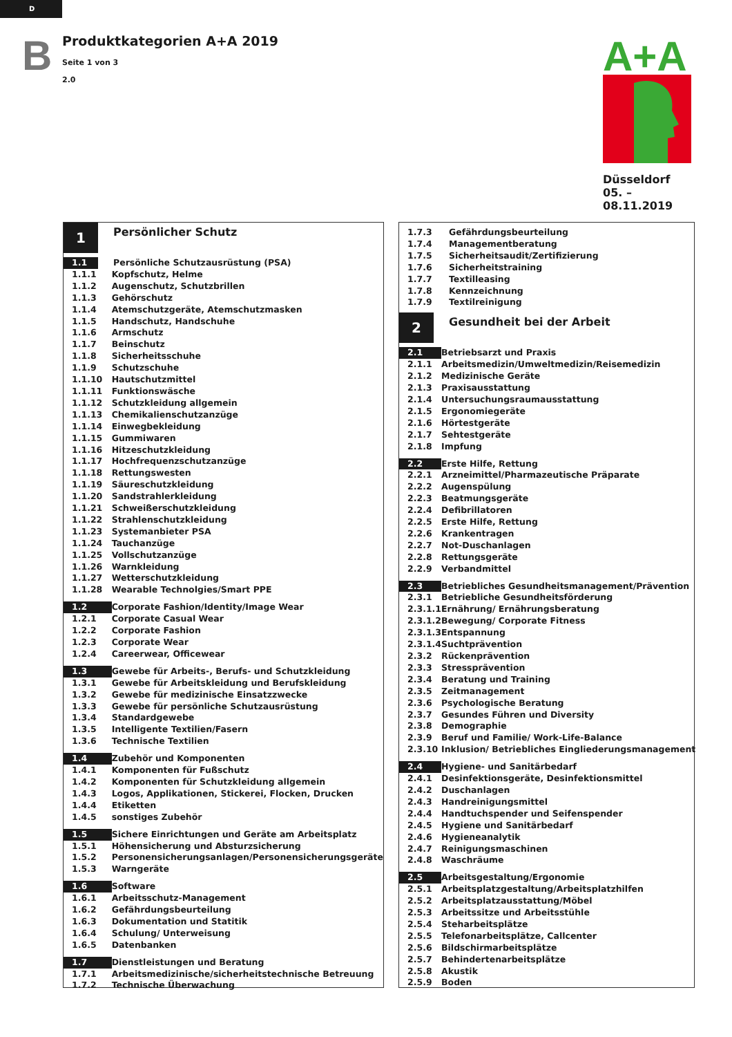D
B
Produktkategorien A+A 2019
Seite 1 von 3
2.0
A+A
Düsseldorf
05. – 08.11.2019
| 1 | Persönlicher Schutz |
| 1.1 | Persönliche Schutzausrüstung (PSA) |
| 1.1.1 | Kopfschutz, Helme |
| 1.1.2 | Augenschutz, Schutzbrillen |
| 1.1.3 | Gehörschutz |
| 1.1.4 | Atemschutzgeräte, Atemschutzmasken |
| 1.1.5 | Handschutz, Handschuhe |
| 1.1.6 | Armschutz |
| 1.1.7 | Beinschutz |
| 1.1.8 | Sicherheitsschuhe |
| 1.1.9 | Schutzschuhe |
| 1.1.10 | Hautschutzmittel |
| 1.1.11 | Funktionswäsche |
| 1.1.12 | Schutzkleidung allgemein |
| 1.1.13 | Chemikalienschutzanzüge |
| 1.1.14 | Einwegbekleidung |
| 1.1.15 | Gummiwaren |
| 1.1.16 | Hitzeschutzkleidung |
| 1.1.17 | Hochfrequenzschutzanzüge |
| 1.1.18 | Rettungswesten |
| 1.1.19 | Säureschutzkleidung |
| 1.1.20 | Sandstrahlerkleidung |
| 1.1.21 | Schweißerschutzkleidung |
| 1.1.22 | Strahlenschutzkleidung |
| 1.1.23 | Systemanbieter PSA |
| 1.1.24 | Tauchanzüge |
| 1.1.25 | Vollschutzanzüge |
| 1.1.26 | Warnkleidung |
| 1.1.27 | Wetterschutzkleidung |
| 1.1.28 | Wearable Technolgies/Smart PPE |
| 1.2 | Corporate Fashion/Identity/Image Wear |
| 1.2.1 | Corporate Casual Wear |
| 1.2.2 | Corporate Fashion |
| 1.2.3 | Corporate Wear |
| 1.2.4 | Careerwear, Officewear |
| 1.3 | Gewebe für Arbeits-, Berufs- und Schutzkleidung |
| 1.3.1 | Gewebe für Arbeitskleidung und Berufskleidung |
| 1.3.2 | Gewebe für medizinische Einsatzzwecke |
| 1.3.3 | Gewebe für persönliche Schutzausrüstung |
| 1.3.4 | Standardgewebe |
| 1.3.5 | Intelligente Textilien/Fasern |
| 1.3.6 | Technische Textilien |
| 1.4 | Zubehör und Komponenten |
| 1.4.1 | Komponenten für Fußschutz |
| 1.4.2 | Komponenten für Schutzkleidung allgemein |
| 1.4.3 | Logos, Applikationen, Stickerei, Flocken, Drucken |
| 1.4.4 | Etiketten |
| 1.4.5 | sonstiges Zubehör |
| 1.5 | Sichere Einrichtungen und Geräte am Arbeitsplatz |
| 1.5.1 | Höhensicherung und Absturzsicherung |
| 1.5.2 | Personensicherungsanlagen/Personensicherungsgeräte |
| 1.5.3 | Warngeräte |
| 1.6 | Software |
| 1.6.1 | Arbeitsschutz-Management |
| 1.6.2 | Gefährdungsbeurteilung |
| 1.6.3 | Dokumentation und Statitik |
| 1.6.4 | Schulung/ Unterweisung |
| 1.6.5 | Datenbanken |
| 1.7 | Dienstleistungen und Beratung |
| 1.7.1 | Arbeitsmedizinische/sicherheitstechnische Betreuung |
| 1.7.2 | Technische Überwachung |
| 1.7.3 | Gefährdungsbeurteilung |
| 1.7.4 | Managementberatung |
| 1.7.5 | Sicherheitsaudit/Zertifizierung |
| 1.7.6 | Sicherheitstraining |
| 1.7.7 | Textilleasing |
| 1.7.8 | Kennzeichnung |
| 1.7.9 | Textilreinigung |
| 2 | Gesundheit bei der Arbeit |
| 2.1 | Betriebsarzt und Praxis |
| 2.1.1 | Arbeitsmedizin/Umweltmedizin/Reisemedizin |
| 2.1.2 | Medizinische Geräte |
| 2.1.3 | Praxisausstattung |
| 2.1.4 | Untersuchungsraumausstattung |
| 2.1.5 | Ergonomiegeräte |
| 2.1.6 | Hörtestgeräte |
| 2.1.7 | Sehtestgeräte |
| 2.1.8 | Impfung |
| 2.2 | Erste Hilfe, Rettung |
| 2.2.1 | Arzneimittel/Pharmazeutische Präparate |
| 2.2.2 | Augenspülung |
| 2.2.3 | Beatmungsgeräte |
| 2.2.4 | Defibrillatoren |
| 2.2.5 | Erste Hilfe, Rettung |
| 2.2.6 | Krankentragen |
| 2.2.7 | Not-Duschanlagen |
| 2.2.8 | Rettungsgeräte |
| 2.2.9 | Verbandmittel |
| 2.3 | Betriebliches Gesundheitsmanagement/Prävention |
| 2.3.1 | Betriebliche Gesundheitsförderung |
| 2.3.1.1 | Ernährung/ Ernährungsberatung |
| 2.3.1.2 | Bewegung/ Corporate Fitness |
| 2.3.1.3 | Entspannung |
| 2.3.1.4 | Suchtprävention |
| 2.3.2 | Rückenprävention |
| 2.3.3 | Stressprävention |
| 2.3.4 | Beratung und Training |
| 2.3.5 | Zeitmanagement |
| 2.3.6 | Psychologische Beratung |
| 2.3.7 | Gesundes Führen und Diversity |
| 2.3.8 | Demographie |
| 2.3.9 | Beruf und Familie/ Work-Life-Balance |
| 2.3.10 | Inklusion/ Betriebliches Eingliederungsmanagement |
| 2.4 | Hygiene- und Sanitärbedarf |
| 2.4.1 | Desinfektionsgeräte, Desinfektionsmittel |
| 2.4.2 | Duschanlagen |
| 2.4.3 | Handreinigungsmittel |
| 2.4.4 | Handtuchspender und Seifenspender |
| 2.4.5 | Hygiene und Sanitärbedarf |
| 2.4.6 | Hygieneanalytik |
| 2.4.7 | Reinigungsmaschinen |
| 2.4.8 | Waschräume |
| 2.5 | Arbeitsgestaltung/Ergonomie |
| 2.5.1 | Arbeitsplatzgestaltung/Arbeitsplatzhilfen |
| 2.5.2 | Arbeitsplatzausstattung/Möbel |
| 2.5.3 | Arbeitssitze und Arbeitsstühle |
| 2.5.4 | Steharbeitsplätze |
| 2.5.5 | Telefonarbeitsplätze, Callcenter |
| 2.5.6 | Bildschirmarbeitsplätze |
| 2.5.7 | Behindertenarbeitsplätze |
| 2.5.8 | Akustik |
| 2.5.9 | Boden |